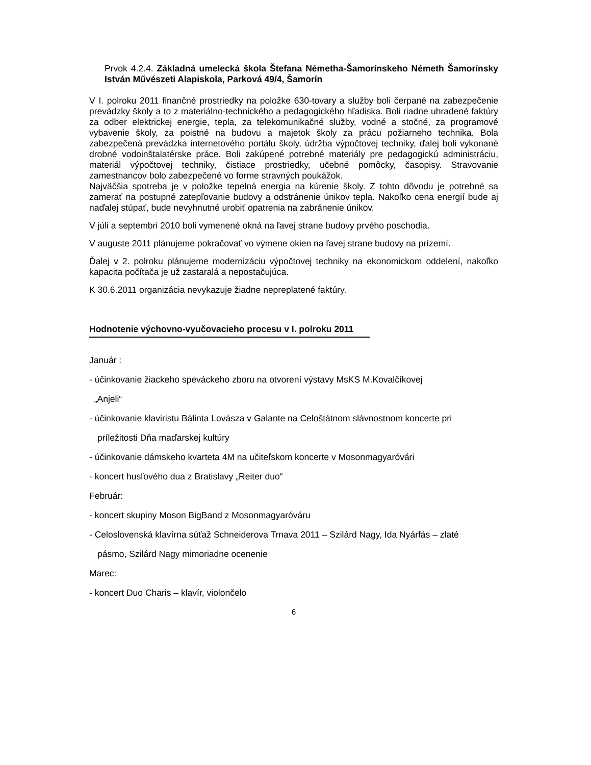Prvok 4.2.4. Základná umelecká škola Štefana Németha-Šamorínskeho Németh Šamorínsky István Művészeti Alapiskola, Parková 49/4, Šamorín
V I. polroku 2011 finančné prostriedky na položke 630-tovary a služby boli čerpané na zabezpečenie prevádzky školy a to z materiálno-technického a pedagogického hľadiska. Boli riadne uhradené faktúry za odber elektrickej energie, tepla, za telekomunikačné služby, vodné a stočné, za programové vybavenie školy, za poistné na budovu a majetok školy za prácu požiarneho technika. Bola zabezpečená prevádzka internetového portálu školy, údržba výpočtovej techniky, ďalej boli vykonané drobné vodoinštalatérske práce. Boli zakúpené potrebné materiály pre pedagogickú administráciu, materiál výpočtovej techniky, čistiace prostriedky, učebné pomôcky, časopisy. Stravovanie zamestnancov bolo zabezpečené vo forme stravných poukážok.
Najväčšia spotreba je v položke tepelná energia na kúrenie školy. Z tohto dôvodu je potrebné sa zamerať na postupné zatepľovanie budovy a odstránenie únikov tepla. Nakoľko cena energií bude aj naďalej stúpať, bude nevyhnutné urobiť opatrenia na zabránenie únikov.
V júli a septembri 2010 boli vymenené okná na ľavej strane budovy prvého poschodia.
V auguste 2011 plánujeme pokračovať vo výmene okien na ľavej strane budovy na prízemí.
Ďalej v 2. polroku plánujeme modernizáciu výpočtovej techniky na ekonomickom oddelení, nakoľko kapacita počítača je už zastaralá a nepostačujúca.
K 30.6.2011 organizácia nevykazuje žiadne nepreplatené faktúry.
Hodnotenie výchovno-vyučovacieho procesu v I. polroku 2011
Január :
- účinkovanie žiackeho speváckeho zboru na otvorení výstavy MsKS M.Kovalčíkovej
„Anjeli“
- účinkovanie klaviristu Bálinta Lovásza v Galante na Celoštátnom slávnostnom koncerte pri
príležitosti Dňa maďarskej kultúry
- účinkovanie dámskeho kvarteta 4M na učiteľskom koncerte v Mosonmagyaróvári
- koncert husľového dua z Bratislavy „Reiter duo“
Február:
- koncert skupiny Moson BigBand z Mosonmagyaróváru
- Celoslovenská klavírna súťaž Schneiderova Trnava 2011 – Szilárd Nagy, Ida Nyárfás – zlaté
pásmo, Szilárd Nagy mimoriadne ocenenie
Marec:
- koncert Duo Charis – klavír, violončelo
6